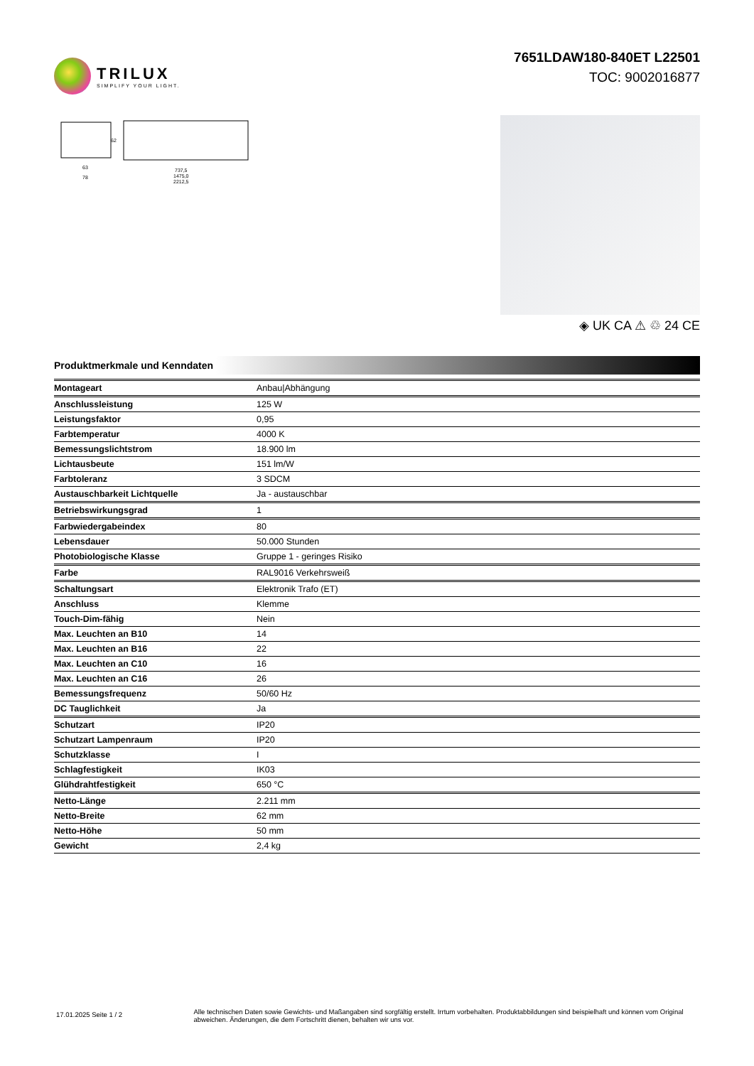TRILUX
SIMPLIFY YOUR LIGHT.
7651LDAW180-840ET L22501
TOC: 9002016877
63
78
62
737,5
1475,0
2212,5
◈ UK CA ⚠ ♲ 24 CE
Produktmerkmale und Kenndaten
| Montageart | Anbau/Abhängung |
| Anschlussleistung | 125 W |
| Leistungsfaktor | 0,95 |
| Farbtemperatur | 4000 K |
| Bemessungslichtstrom | 18.900 lm |
| Lichtausbeute | 151 lm/W |
| Farbtoleranz | 3 SDCM |
| Austauschbarkeit Lichtquelle | Ja - austauschbar |
| Betriebswirkungsgrad | 1 |
| Farbwiedergabeindex | 80 |
| Lebensdauer | 50.000 Stunden |
| Photobiologische Klasse | Gruppe 1 - geringes Risiko |
| Farbe | RAL9016 Verkehrsweiß |
| Schaltungsart | Elektronik Trafo (ET) |
| Anschluss | Klemme |
| Touch-Dim-fähig | Nein |
| Max. Leuchten an B10 | 14 |
| Max. Leuchten an B16 | 22 |
| Max. Leuchten an C10 | 16 |
| Max. Leuchten an C16 | 26 |
| Bemessungsfrequenz | 50/60 Hz |
| DC Tauglichkeit | Ja |
| Schutzart | IP20 |
| Schutzart Lampenraum | IP20 |
| Schutzklasse | I |
| Schlagfestigkeit | IK03 |
| Glühdrahtfestigkeit | 650 °C |
| Netto-Länge | 2.211 mm |
| Netto-Breite | 62 mm |
| Netto-Höhe | 50 mm |
| Gewicht | 2,4 kg |
17.01.2025 Seite 1 / 2
Alle technischen Daten sowie Gewichts- und Maßangaben sind sorgfältig erstellt. Irrtum vorbehalten. Produktabbildungen sind beispielhaft und können vom Original abweichen. Änderungen, die dem Fortschritt dienen, behalten wir uns vor.